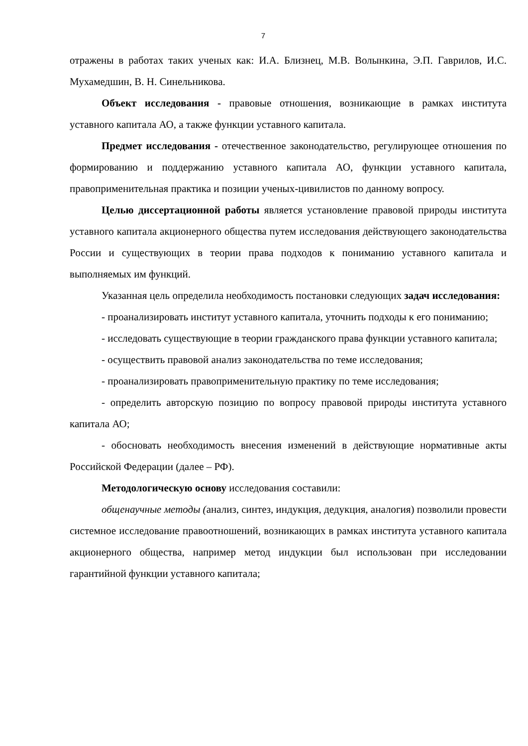7
отражены в работах таких ученых как: И.А. Близнец, М.В. Волынкина, Э.П. Гаврилов, И.С. Мухамедшин, В. Н. Синельникова.
Объект исследования - правовые отношения, возникающие в рамках института уставного капитала АО, а также функции уставного капитала.
Предмет исследования - отечественное законодательство, регулирующее отношения по формированию и поддержанию уставного капитала АО, функции уставного капитала, правоприменительная практика и позиции ученых-цивилистов по данному вопросу.
Целью диссертационной работы является установление правовой природы института уставного капитала акционерного общества путем исследования действующего законодательства России и существующих в теории права подходов к пониманию уставного капитала и выполняемых им функций.
Указанная цель определила необходимость постановки следующих задач исследования:
- проанализировать институт уставного капитала, уточнить подходы к его пониманию;
- исследовать существующие в теории гражданского права функции уставного капитала;
- осуществить правовой анализ законодательства по теме исследования;
- проанализировать правоприменительную практику по теме исследования;
- определить авторскую позицию по вопросу правовой природы института уставного капитала АО;
- обосновать необходимость внесения изменений в действующие нормативные акты Российской Федерации (далее – РФ).
Методологическую основу исследования составили:
общенаучные методы (анализ, синтез, индукция, дедукция, аналогия) позволили провести системное исследование правоотношений, возникающих в рамках института уставного капитала акционерного общества, например метод индукции был использован при исследовании гарантийной функции уставного капитала;